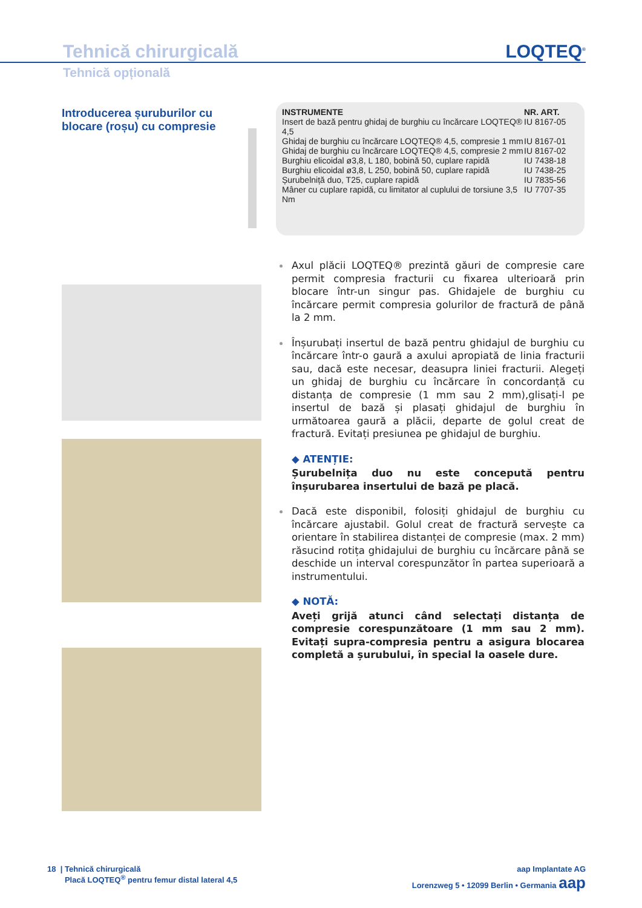Tehnică chirurgicală
LOQTEQ<sup>®</sup>
Tehnică opțională
Introducerea șuruburilor cu blocare (roșu) cu compresie
| INSTRUMENTE | NR. ART. |
| --- | --- |
| Insert de bază pentru ghidaj de burghiu cu încărcare LOQTEQ® 4,5 | IU 8167-05 |
| Ghidaj de burghiu cu încărcare LOQTEQ® 4,5, compresie 1 mm | IU 8167-01 |
| Ghidaj de burghiu cu încărcare LOQTEQ® 4,5, compresie 2 mm | IU 8167-02 |
| Burghiu elicoidal ø3,8, L 180, bobină 50, cuplare rapidă | IU 7438-18 |
| Burghiu elicoidal ø3,8, L 250, bobină 50, cuplare rapidă | IU 7438-25 |
| Șurubelniță duo, T25, cuplare rapidă | IU 7835-56 |
| Mâner cu cuplare rapidă, cu limitator al cuplului de torsiune 3,5 Nm | IU 7707-35 |
Axul plăcii LOQTEQ® prezintă găuri de compresie care permit compresia fracturii cu fixarea ulterioară prin blocare într-un singur pas. Ghidajele de burghiu cu încărcare permit compresia golurilor de fractură de până la 2 mm.
Înșurubați insertul de bază pentru ghidajul de burghiu cu încărcare într-o gaură a axului apropiată de linia fracturii sau, dacă este necesar, deasupra liniei fracturii. Alegeți un ghidaj de burghiu cu încărcare în concordanță cu distanța de compresie (1 mm sau 2 mm),glisați-l pe insertul de bază și plasați ghidajul de burghiu în următoarea gaură a plăcii, departe de golul creat de fractură. Evitați presiunea pe ghidajul de burghiu.
◆ ATENȚIE:
Șurubelnița duo nu este concepută pentru înșurubarea insertului de bază pe placă.
Dacă este disponibil, folosiți ghidajul de burghiu cu încărcare ajustabil. Golul creat de fractură servește ca orientare în stabilirea distanței de compresie (max. 2 mm) răsucind rotița ghidajului de burghiu cu încărcare până se deschide un interval corespunzător în partea superioară a instrumentului.
◆ NOTĂ:
Aveți grijă atunci când selectați distanța de compresie corespunzătoare (1 mm sau 2 mm). Evitați supra-compresia pentru a asigura blocarea completă a șurubului, în special la oasele dure.
18 | Tehnică chirurgicală
Placă LOQTEQ<sup>®</sup> pentru femur distal lateral 4,5
aap Implantate AG
Lorenzweg 5 • 12099 Berlin • Germania aap